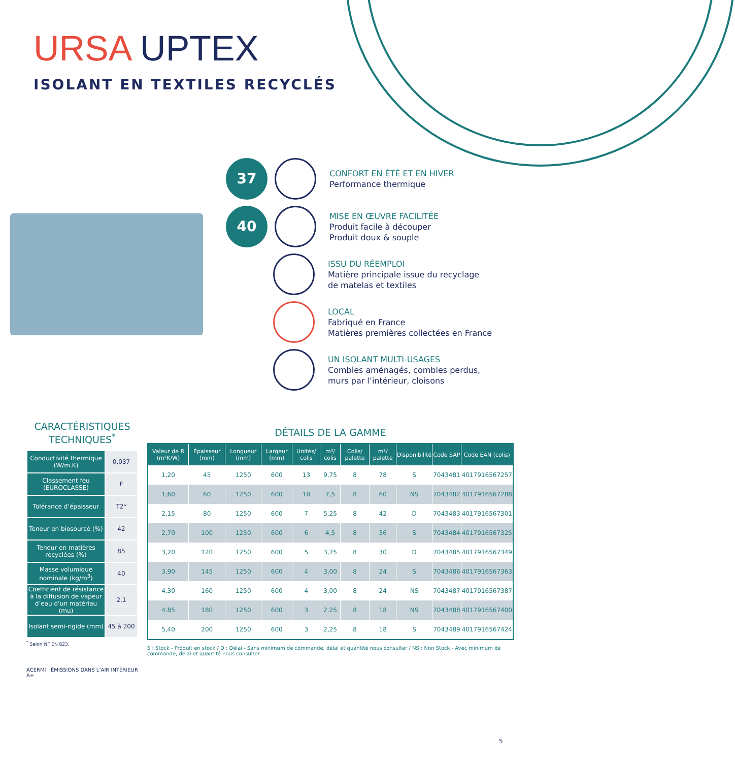URSA UPTEX
ISOLANT EN TEXTILES RECYCLÉS
37
CONFORT EN ÉTÉ ET EN HIVER
Performance thermique
40
MISE EN ŒUVRE FACILITÉE
Produit facile à découper
Produit doux & souple
ISSU DU RÉEMPLOI
Matière principale issue du recyclage
de matelas et textiles
LOCAL
Fabriqué en France
Matières premières collectées en France
UN ISOLANT MULTI-USAGES
Combles aménagés, combles perdus,
murs par l’intérieur, cloisons
CARACTÉRISTIQUES TECHNIQUES<sup>*</sup>
| Conductivité thermique (W/m.K) | 0,037 |
| Classement feu (EUROCLASSE) | F |
| Tolérance d’épaisseur | T2* |
| Teneur en biosourcé (%) | 42 |
| Teneur en matières recyclées (%) | 85 |
| Masse volumique nominale (kg/m<sup>3</sup>) | 40 |
| Coefficient de résistance à la diffusion de vapeur d’eau d’un matériau (mu) | 2,1 |
| Isolant semi-rigide (mm) | 45 à 200 |
<sup>*</sup> Selon NF EN 823.
ACERMI ÉMISSIONS DANS L’AIR INTÉRIEUR A+
DÉTAILS DE LA GAMME
| Valeur de R (m²K/W) | Épaisseur (mm) | Longueur (mm) | Largeur (mm) | Unités/ colis | m²/ colis | Colis/ palette | m²/ palette | Disponibilité | Code SAP | Code EAN (colis) |
| --- | --- | --- | --- | --- | --- | --- | --- | --- | --- | --- |
| 1,20 | 45 | 1250 | 600 | 13 | 9,75 | 8 | 78 | S | 7043481 | 4017916567257 |
| 1,60 | 60 | 1250 | 600 | 10 | 7,5 | 8 | 60 | NS | 7043482 | 4017916567288 |
| 2,15 | 80 | 1250 | 600 | 7 | 5,25 | 8 | 42 | D | 7043483 | 4017916567301 |
| 2,70 | 100 | 1250 | 600 | 6 | 4,5 | 8 | 36 | S | 7043484 | 4017916567325 |
| 3,20 | 120 | 1250 | 600 | 5 | 3,75 | 8 | 30 | D | 7043485 | 4017916567349 |
| 3,90 | 145 | 1250 | 600 | 4 | 3,00 | 8 | 24 | S | 7043486 | 4017916567363 |
| 4.30 | 160 | 1250 | 600 | 4 | 3,00 | 8 | 24 | NS | 7043487 | 4017916567387 |
| 4.85 | 180 | 1250 | 600 | 3 | 2.25 | 8 | 18 | NS | 7043488 | 4017916567400 |
| 5,40 | 200 | 1250 | 600 | 3 | 2,25 | 8 | 18 | S | 7043489 | 4017916567424 |
S : Stock - Produit en stock / D : Délai - Sans minimum de commande, délai et quantité nous consulter / NS : Non Stock - Avec minimum de commande, délai et quantité nous consulter.
5